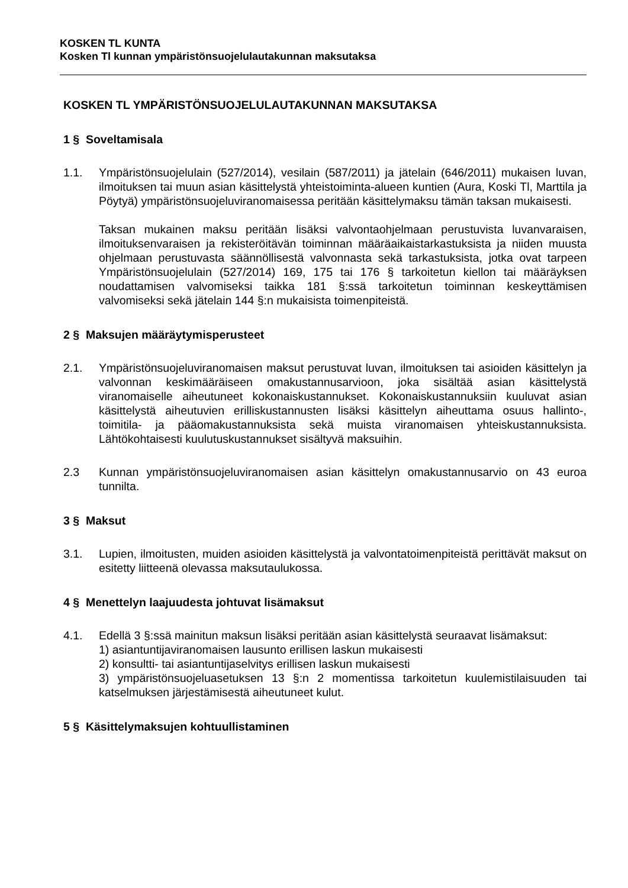KOSKEN TL KUNTA
Kosken Tl kunnan ympäristönsuojelulautakunnan maksutaksa
KOSKEN TL YMPÄRISTÖNSUOJELULAUTAKUNNAN MAKSUTAKSA
1 § Soveltamisala
1.1. Ympäristönsuojelulain (527/2014), vesilain (587/2011) ja jätelain (646/2011) mukaisen luvan, ilmoituksen tai muun asian käsittelystä yhteistoiminta-alueen kuntien (Aura, Koski Tl, Marttila ja Pöytyä) ympäristönsuojeluviranomaisessa peritään käsittelymaksu tämän taksan mukaisesti.
Taksan mukainen maksu peritään lisäksi valvontaohjelmaan perustuvista luvanvaraisen, ilmoituksenvaraisen ja rekisteröitävän toiminnan määräaikaistarkastuksista ja niiden muusta ohjelmaan perustuvasta säännöllisestä valvonnasta sekä tarkastuksista, jotka ovat tarpeen Ympäristönsuojelulain (527/2014) 169, 175 tai 176 § tarkoitetun kiellon tai määräyksen noudattamisen valvomiseksi taikka 181 §:ssä tarkoitetun toiminnan keskeyttämisen valvomiseksi sekä jätelain 144 §:n mukaisista toimenpiteistä.
2 § Maksujen määräytymisperusteet
2.1. Ympäristönsuojeluviranomaisen maksut perustuvat luvan, ilmoituksen tai asioiden käsittelyn ja valvonnan keskimääräiseen omakustannusarvioon, joka sisältää asian käsittelystä viranomaiselle aiheutuneet kokonaiskustannukset. Kokonaiskustannuksiin kuuluvat asian käsittelystä aiheutuvien erilliskustannusten lisäksi käsittelyn aiheuttama osuus hallinto-, toimitila- ja pääomakustannuksista sekä muista viranomaisen yhteiskustannuksista. Lähtökohtaisesti kuulutuskustannukset sisältyvä maksuihin.
2.3 Kunnan ympäristönsuojeluviranomaisen asian käsittelyn omakustannusarvio on 43 euroa tunnilta.
3 § Maksut
3.1. Lupien, ilmoitusten, muiden asioiden käsittelystä ja valvontatoimenpiteistä perittävät maksut on esitetty liitteenä olevassa maksutaulukossa.
4 § Menettelyn laajuudesta johtuvat lisämaksut
4.1. Edellä 3 §:ssä mainitun maksun lisäksi peritään asian käsittelystä seuraavat lisämaksut:
1) asiantuntijaviranomaisen lausunto erillisen laskun mukaisesti
2) konsultti- tai asiantuntijaselvitys erillisen laskun mukaisesti
3) ympäristönsuojeluasetuksen 13 §:n 2 momentissa tarkoitetun kuulemistilaisuuden tai katselmuksen järjestämisestä aiheutuneet kulut.
5 § Käsittelymaksujen kohtuullistaminen